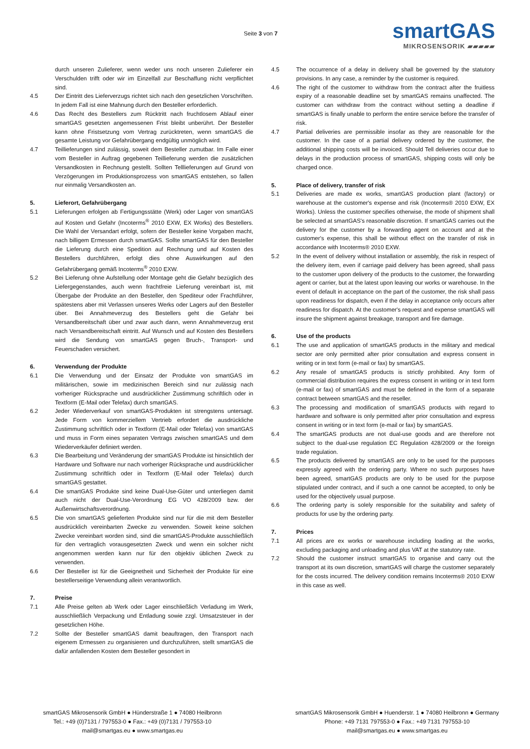Seite 3 von 7
smartGAS
MIKROSENSORIK ▰▰▰▰▰
durch unseren Zulieferer, wenn weder uns noch unseren Zulieferer ein Verschulden trifft oder wir im Einzelfall zur Beschaffung nicht verpflichtet sind.
4.5 Der Eintritt des Lieferverzugs richtet sich nach den gesetzlichen Vorschriften. In jedem Fall ist eine Mahnung durch den Besteller erforderlich.
4.6 Das Recht des Bestellers zum Rücktritt nach fruchtlosem Ablauf einer smartGAS gesetzten angemessenen Frist bleibt unberührt. Der Besteller kann ohne Fristsetzung vom Vertrag zurücktreten, wenn smartGAS die gesamte Leistung vor Gefahrübergang endgültig unmöglich wird.
4.7 Teillieferungen sind zulässig, soweit dem Besteller zumutbar. Im Falle einer vom Besteller in Auftrag gegebenen Teillieferung werden die zusätzlichen Versandkosten in Rechnung gestellt. Sollten Telllieferungen auf Grund von Verzögerungen im Produktionsprozess von smartGAS entstehen, so fallen nur einmalig Versandkosten an.
5. Lieferort, Gefahrübergang
5.1 Lieferungen erfolgen ab Fertigungsstätte (Werk) oder Lager von smartGAS auf Kosten und Gefahr (Incoterms<sup>®</sup> 2010 EXW, EX Works) des Bestellers. Die Wahl der Versandart erfolgt, sofern der Besteller keine Vorgaben macht, nach billigem Ermessen durch smartGAS. Sollte smartGAS für den Besteller die Lieferung durch eine Spedition auf Rechnung und auf Kosten des Bestellers durchführen, erfolgt dies ohne Auswirkungen auf den Gefahrübergang gemäß Incoterms<sup>®</sup> 2010 EXW.
5.2 Bei Lieferung ohne Aufstellung oder Montage geht die Gefahr bezüglich des Liefergegenstandes, auch wenn frachtfreie Lieferung vereinbart ist, mit Übergabe der Produkte an den Besteller, den Spediteur oder Frachtführer, spätestens aber mit Verlassen unseres Werks oder Lagers auf den Besteller über. Bei Annahmeverzug des Bestellers geht die Gefahr bei Versandbereitschaft über und zwar auch dann, wenn Annahmeverzug erst nach Versandbereitschaft eintritt. Auf Wunsch und auf Kosten des Bestellers wird die Sendung von smartGAS gegen Bruch-, Transport- und Feuerschaden versichert.
6. Verwendung der Produkte
6.1 Die Verwendung und der Einsatz der Produkte von smartGAS im militärischen, sowie im medizinischen Bereich sind nur zulässig nach vorheriger Rücksprache und ausdrücklicher Zustimmung schriftlich oder in Textform (E-Mail oder Telefax) durch smartGAS.
6.2 Jeder Wiederverkauf von smartGAS-Produkten ist strengstens untersagt. Jede Form von kommerziellem Vertrieb erfordert die ausdrückliche Zustimmung schriftlich oder in Textform (E-Mail oder Telefax) von smartGAS und muss in Form eines separaten Vertrags zwischen smartGAS und dem Wiederverkäufer definiert werden.
6.3 Die Bearbeitung und Veränderung der smartGAS Produkte ist hinsichtlich der Hardware und Software nur nach vorheriger Rücksprache und ausdrücklicher Zustimmung schriftlich oder in Textform (E-Mail oder Telefax) durch smartGAS gestattet.
6.4 Die smartGAS Produkte sind keine Dual-Use-Güter und unterliegen damit auch nicht der Dual-Use-Verordnung EG VO 428/2009 bzw. der Außenwirtschaftsverordnung.
6.5 Die von smartGAS gelieferten Produkte sind nur für die mit dem Besteller ausdrücklich vereinbarten Zwecke zu verwenden. Soweit keine solchen Zwecke vereinbart worden sind, sind die smartGAS-Produkte ausschließlich für den vertraglich vorausgesetzten Zweck und wenn ein solcher nicht angenommen werden kann nur für den objektiv üblichen Zweck zu verwenden.
6.6 Der Besteller ist für die Geeignetheit und Sicherheit der Produkte für eine bestellerseitige Verwendung allein verantwortlich.
7. Preise
7.1 Alle Preise gelten ab Werk oder Lager einschließlich Verladung im Werk, ausschließlich Verpackung und Entladung sowie zzgl. Umsatzsteuer in der gesetzlichen Höhe.
7.2 Sollte der Besteller smartGAS damit beauftragen, den Transport nach eigenem Ermessen zu organisieren und durchzuführen, stellt smartGAS die dafür anfallenden Kosten dem Besteller gesondert in
4.5 The occurrence of a delay in delivery shall be governed by the statutory provisions. In any case, a reminder by the customer is required.
4.6 The right of the customer to withdraw from the contract after the fruitless expiry of a reasonable deadline set by smartGAS remains unaffected. The customer can withdraw from the contract without setting a deadline if smartGAS is finally unable to perform the entire service before the transfer of risk.
4.7 Partial deliveries are permissible insofar as they are reasonable for the customer. In the case of a partial delivery ordered by the customer, the additional shipping costs will be invoiced. Should Tell deliveries occur due to delays in the production process of smartGAS, shipping costs will only be charged once.
5. Place of delivery, transfer of risk
5.1 Deliveries are made ex works, smartGAS production plant (factory) or warehouse at the customer's expense and risk (Incoterms® 2010 EXW, EX Works). Unless the customer specifies otherwise, the mode of shipment shall be selected at smartGAS's reasonable discretion. If smartGAS carries out the delivery for the customer by a forwarding agent on account and at the customer's expense, this shall be without effect on the transfer of risk in accordance with Incoterms® 2010 EXW.
5.2 In the event of delivery without installation or assembly, the risk in respect of the delivery item, even if carriage paid delivery has been agreed, shall pass to the customer upon delivery of the products to the customer, the forwarding agent or carrier, but at the latest upon leaving our works or warehouse. In the event of default in acceptance on the part of the customer, the risk shall pass upon readiness for dispatch, even if the delay in acceptance only occurs after readiness for dispatch. At the customer's request and expense smartGAS will insure the shipment against breakage, transport and fire damage.
6. Use of the products
6.1 The use and application of smartGAS products in the military and medical sector are only permitted after prior consultation and express consent in writing or in text form (e-mail or fax) by smartGAS.
6.2 Any resale of smartGAS products is strictly prohibited. Any form of commercial distribution requires the express consent in writing or in text form (e-mail or fax) of smartGAS and must be defined in the form of a separate contract between smartGAS and the reseller.
6.3 The processing and modification of smartGAS products with regard to hardware and software is only permitted after prior consultation and express consent in writing or in text form (e-mail or fax) by smartGAS.
6.4 The smartGAS products are not dual-use goods and are therefore not subject to the dual-use regulation EC Regulation 428/2009 or the foreign trade regulation.
6.5 The products delivered by smartGAS are only to be used for the purposes expressly agreed with the ordering party. Where no such purposes have been agreed, smartGAS products are only to be used for the purpose stipulated under contract, and if such a one cannot be accepted, to only be used for the objectively usual purpose.
6.6 The ordering party is solely responsible for the suitability and safety of products for use by the ordering party.
7. Prices
7.1 All prices are ex works or warehouse including loading at the works, excluding packaging and unloading and plus VAT at the statutory rate.
7.2 Should the customer instruct smartGAS to organise and carry out the transport at its own discretion, smartGAS will charge the customer separately for the costs incurred. The delivery condition remains Incoterms® 2010 EXW in this case as well.
smartGAS Mikrosensorik GmbH ● Hünderstraße 1 ● 74080 Heilbronn
Tel.: +49 (0)7131 / 797553-0 ● Fax.: +49 (0)7131 / 797553-10
mail@smartgas.eu ● www.smartgas.eu
smartGAS Mikrosensorik GmbH ● Huenderstr. 1 ● 74080 Heilbronn ● Germany
Phone: +49 7131 797553-0 ● Fax.: +49 7131 797553-10
mail@smartgas.eu ● www.smartgas.eu